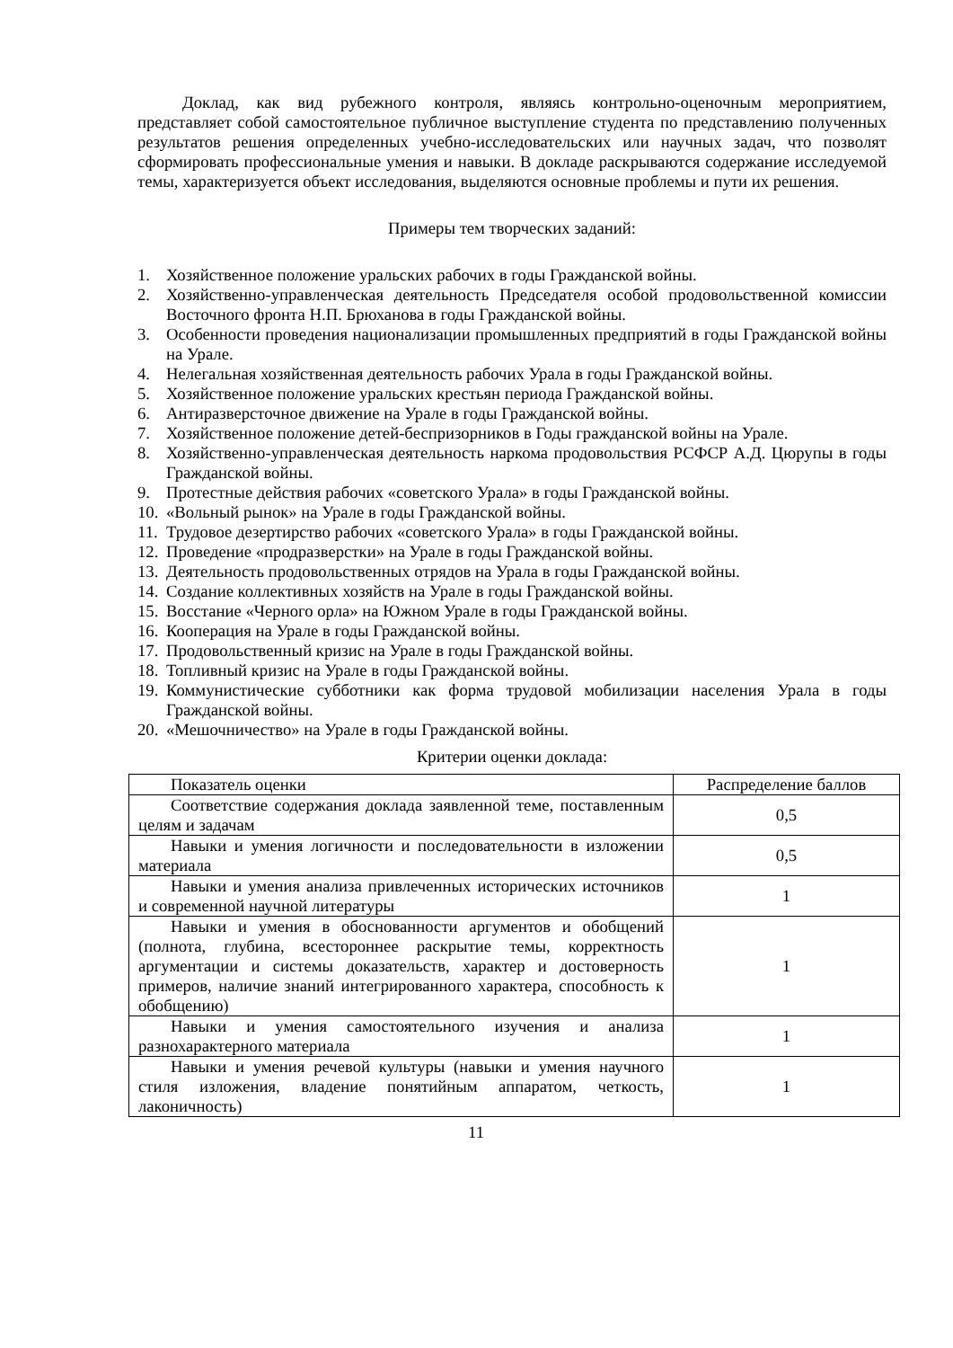Доклад, как вид рубежного контроля, являясь контрольно-оценочным мероприятием, представляет собой самостоятельное публичное выступление студента по представлению полученных результатов решения определенных учебно-исследовательских или научных задач, что позволят сформировать профессиональные умения и навыки. В докладе раскрываются содержание исследуемой темы, характеризуется объект исследования, выделяются основные проблемы и пути их решения.
Примеры тем творческих заданий:
1. Хозяйственное положение уральских рабочих в годы Гражданской войны.
2. Хозяйственно-управленческая деятельность Председателя особой продовольственной комиссии Восточного фронта Н.П. Брюханова в годы Гражданской войны.
3. Особенности проведения национализации промышленных предприятий в годы Гражданской войны на Урале.
4. Нелегальная хозяйственная деятельность рабочих Урала в годы Гражданской войны.
5. Хозяйственное положение уральских крестьян периода Гражданской войны.
6. Антиразверсточное движение на Урале в годы Гражданской войны.
7. Хозяйственное положение детей-беспризорников в Годы гражданской войны на Урале.
8. Хозяйственно-управленческая деятельность наркома продовольствия РСФСР А.Д. Цюрупы в годы Гражданской войны.
9. Протестные действия рабочих «советского Урала» в годы Гражданской войны.
10. «Вольный рынок» на Урале в годы Гражданской войны.
11. Трудовое дезертирство рабочих «советского Урала» в годы Гражданской войны.
12. Проведение «продразверстки» на Урале в годы Гражданской войны.
13. Деятельность продовольственных отрядов на Урала в годы Гражданской войны.
14. Создание коллективных хозяйств на Урале в годы Гражданской войны.
15. Восстание «Черного орла» на Южном Урале в годы Гражданской войны.
16. Кооперация на Урале в годы Гражданской войны.
17. Продовольственный кризис на Урале в годы Гражданской войны.
18. Топливный кризис на Урале в годы Гражданской войны.
19. Коммунистические субботники как форма трудовой мобилизации населения Урала в годы Гражданской войны.
20. «Мешочничество» на Урале в годы Гражданской войны.
Критерии оценки доклада:
| Показатель оценки | Распределение баллов |
| Соответствие содержания доклада заявленной теме, поставленным целям и задачам | 0,5 |
| Навыки и умения логичности и последовательности в изложении материала | 0,5 |
| Навыки и умения анализа привлеченных исторических источников и современной научной литературы | 1 |
| Навыки и умения в обоснованности аргументов и обобщений (полнота, глубина, всестороннее раскрытие темы, корректность аргументации и системы доказательств, характер и достоверность примеров, наличие знаний интегрированного характера, способность к обобщению) | 1 |
| Навыки и умения самостоятельного изучения и анализа разнохарактерного материала | 1 |
| Навыки и умения речевой культуры (навыки и умения научного стиля изложения, владение понятийным аппаратом, четкость, лаконичность) | 1 |
11